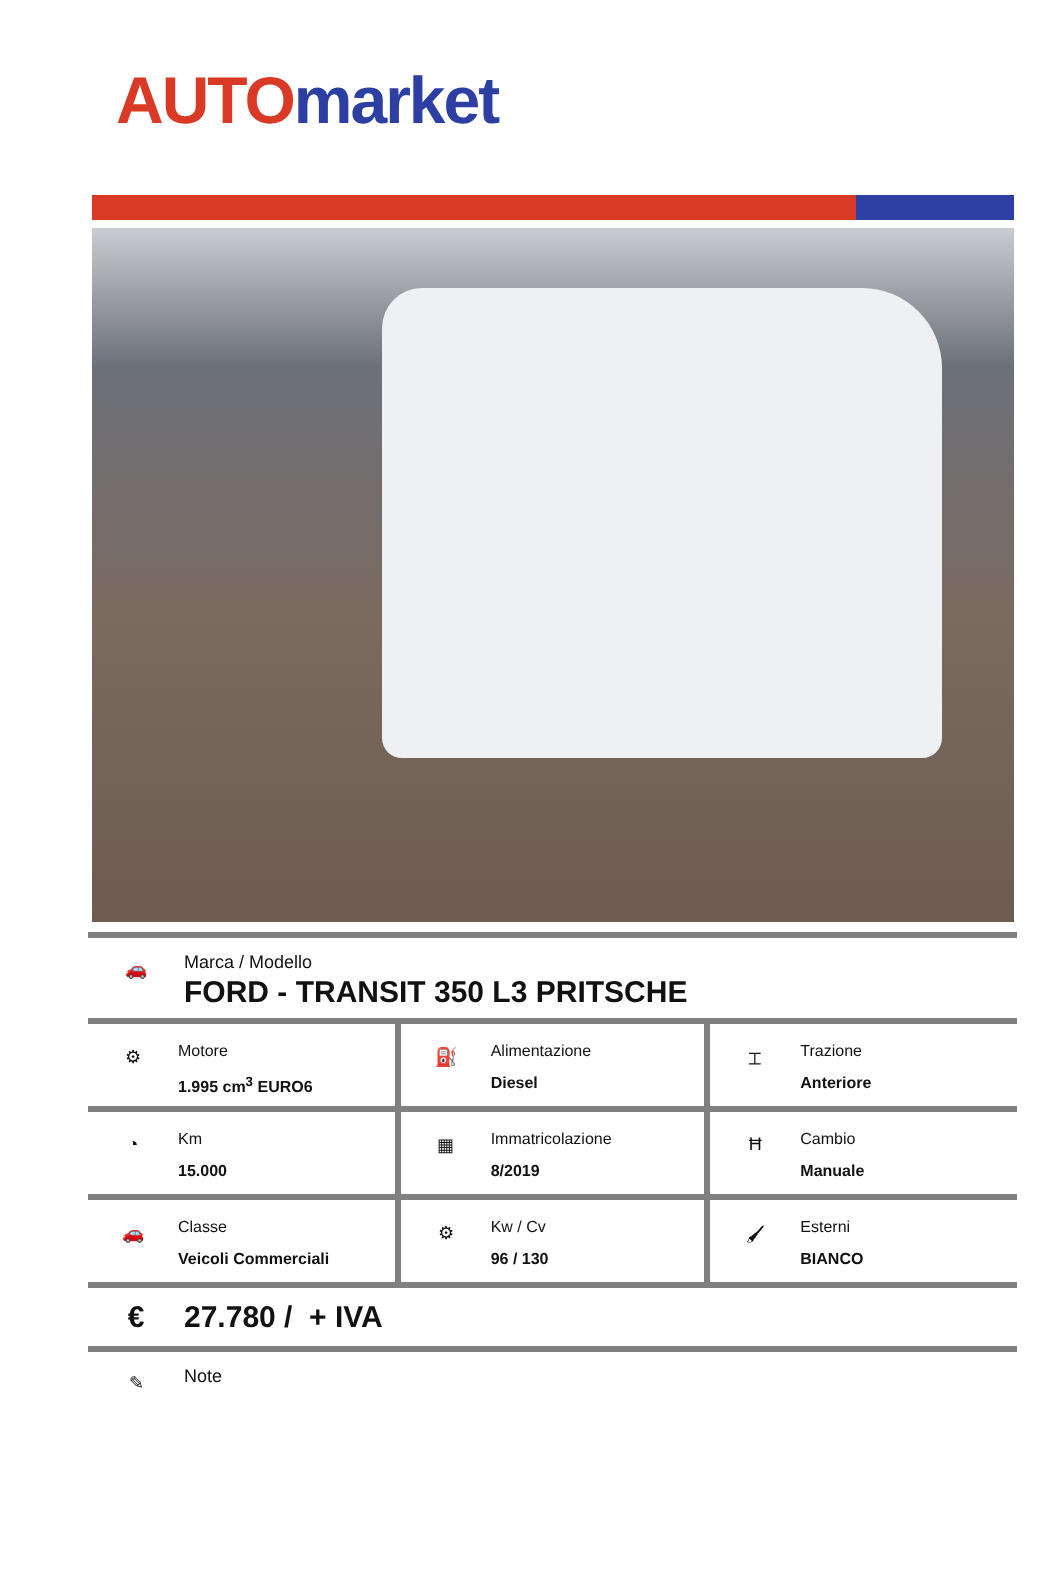AUTO market
🚗
Marca / Modello
FORD - TRANSIT 350 L3 PRITSCHE
| ⚙ Motore 1.995 cm<sup>3</sup> EURO6 | ⛽ Alimentazione Diesel | ⌶ Trazione Anteriore |
| ◔ Km 15.000 | ▦ Immatricolazione 8/2019 | Ħ Cambio Manuale |
| 🚗 Classe Veicoli Commerciali | ⚙ Kw / Cv 96 / 130 | 🖌 Esterni BIANCO |
€ 27.780 / + IVA
✎
Note